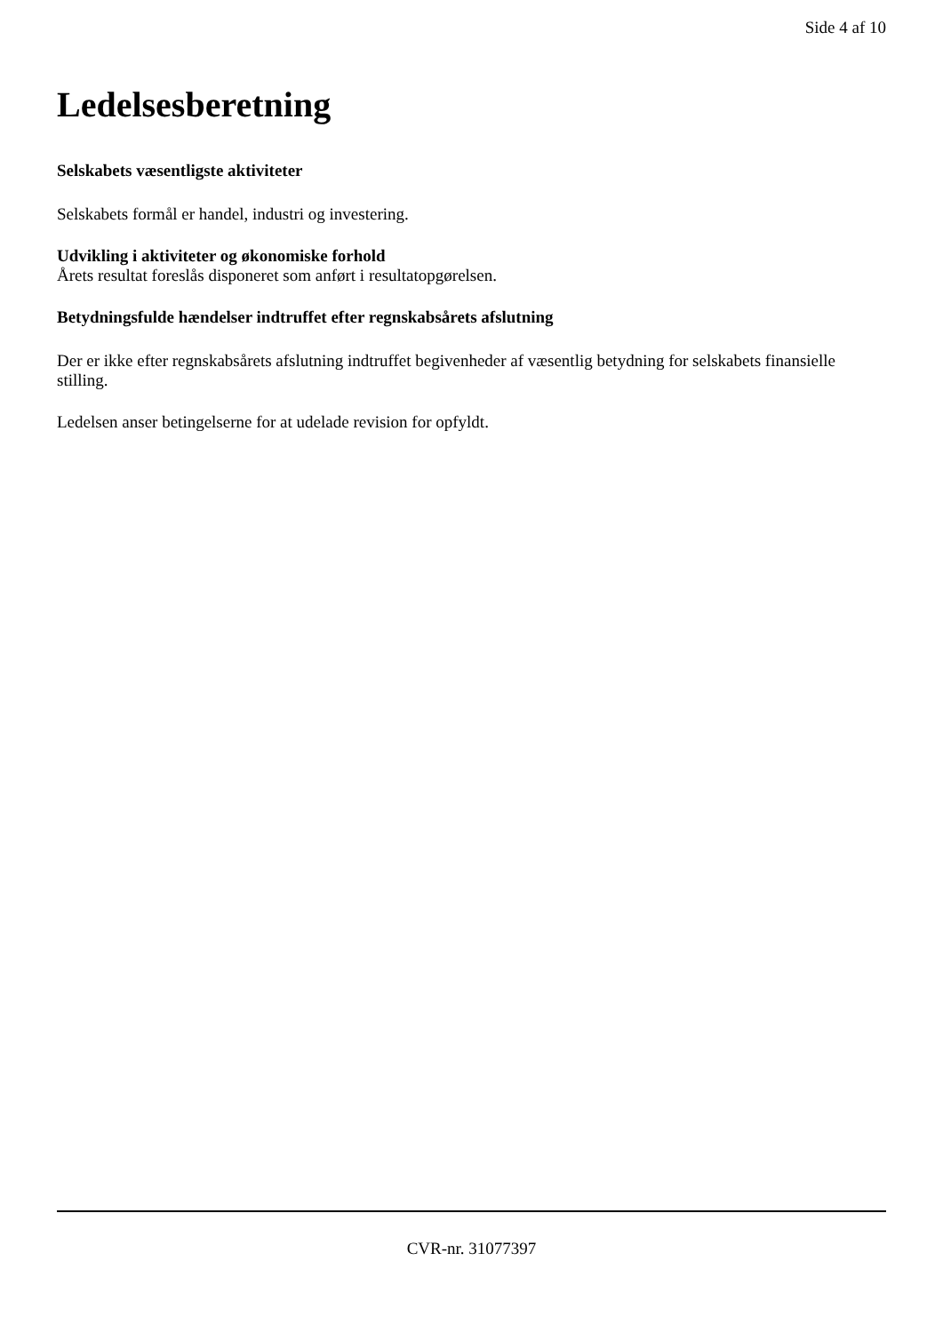Side 4 af 10
Ledelsesberetning
Selskabets væsentligste aktiviteter
Selskabets formål er handel, industri og investering.
Udvikling i aktiviteter og økonomiske forhold
Årets resultat foreslås disponeret som anført i resultatopgørelsen.
Betydningsfulde hændelser indtruffet efter regnskabsårets afslutning
Der er ikke efter regnskabsårets afslutning indtruffet begivenheder af væsentlig betydning for selskabets finansielle
stilling.
Ledelsen anser betingelserne for at udelade revision for opfyldt.
CVR-nr. 31077397